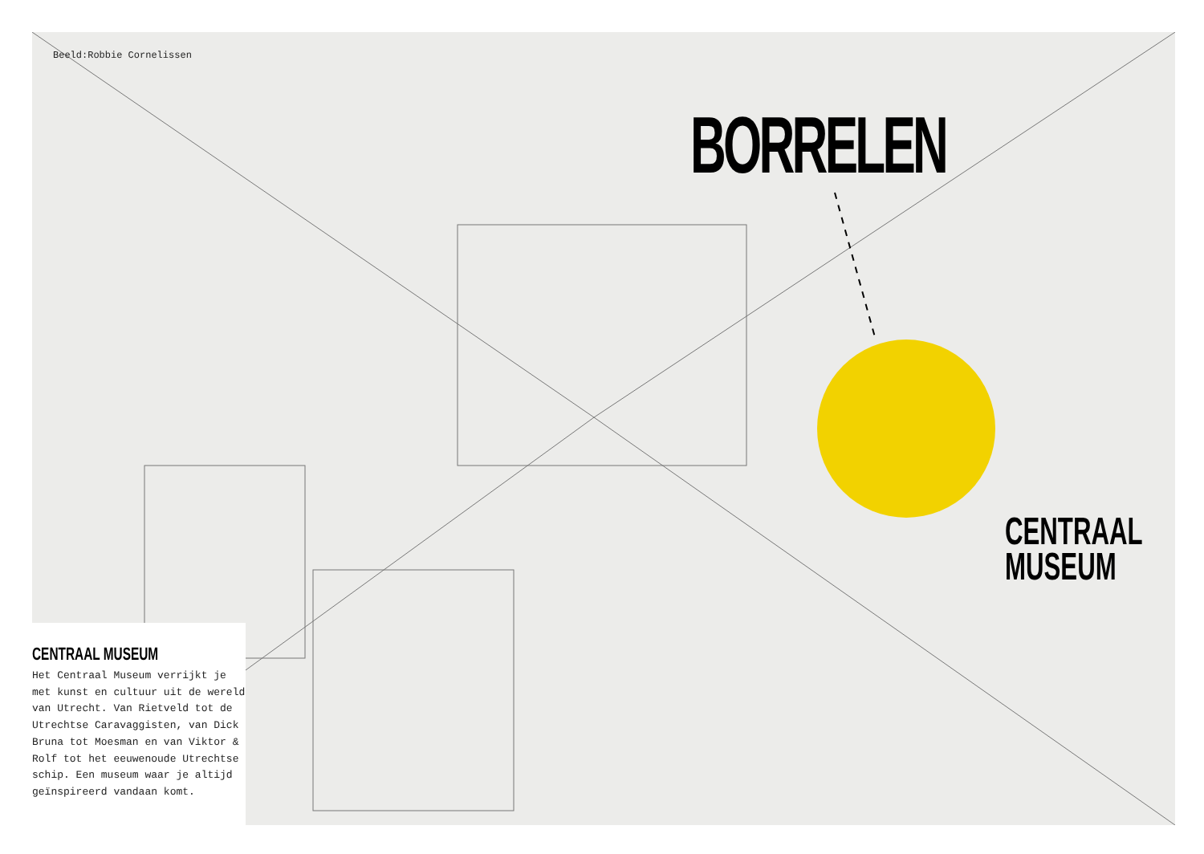Beeld:Robbie Cornelissen
BORRELEN
CENTRAAL
MUSEUM
CENTRAAL MUSEUM
Het Centraal Museum verrijkt je met kunst en cultuur uit de wereld van Utrecht. Van Rietveld tot de Utrechtse Caravaggisten, van Dick Bruna tot Moesman en van Viktor & Rolf tot het eeuwenoude Utrechtse schip. Een museum waar je altijd geïnspireerd vandaan komt.